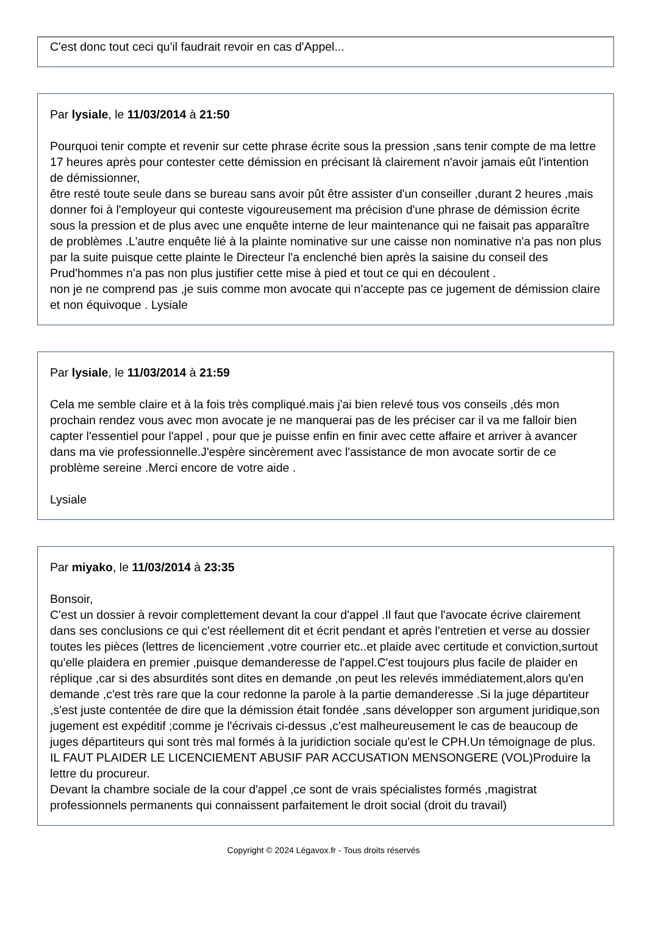C'est donc tout ceci qu'il faudrait revoir en cas d'Appel...
Par lysiale, le 11/03/2014 à 21:50
Pourquoi tenir compte et revenir sur cette phrase écrite sous la pression ,sans tenir compte de ma lettre 17 heures après pour contester cette démission en précisant là clairement n'avoir jamais eût l'intention de démissionner,
être resté toute seule dans se bureau sans avoir pût être assister d'un conseiller ,durant 2 heures ,mais donner foi à l'employeur qui conteste vigoureusement ma précision d'une phrase de démission écrite sous la pression et de plus avec une enquête interne de leur maintenance qui ne faisait pas apparaître de problèmes .L'autre enquête lié à la plainte nominative sur une caisse non nominative n'a pas non plus par la suite puisque cette plainte le Directeur l'a enclenché bien après la saisine du conseil des Prud'hommes n'a pas non plus justifier cette mise à pied et tout ce qui en découlent .
non je ne comprend pas ,je suis comme mon avocate qui n'accepte pas ce jugement de démission claire et non équivoque . Lysiale
Par lysiale, le 11/03/2014 à 21:59
Cela me semble claire et à la fois très compliqué.mais j'ai bien relevé tous vos conseils ,dés mon prochain rendez vous avec mon avocate je ne manquerai pas de les préciser car il va me falloir bien capter l'essentiel pour l'appel , pour que je puisse enfin en finir avec cette affaire et arriver à avancer dans ma vie professionnelle.J'espère sincèrement avec l'assistance de mon avocate sortir de ce problème sereine .Merci encore de votre aide .
Lysiale
Par miyako, le 11/03/2014 à 23:35
Bonsoir,
C'est un dossier à revoir complettement devant la cour d'appel .Il faut que l'avocate écrive clairement dans ses conclusions ce qui c'est réellement dit et écrit pendant et après l'entretien et verse au dossier toutes les pièces (lettres de licenciement ,votre courrier etc..et plaide avec certitude et conviction,surtout qu'elle plaidera en premier ,puisque demanderesse de l'appel.C'est toujours plus facile de plaider en réplique ,car si des absurdités sont dites en demande ,on peut les relevés immédiatement,alors qu'en demande ,c'est très rare que la cour redonne la parole à la partie demanderesse .Si la juge départiteur ,s'est juste contentée de dire que la démission était fondée ,sans développer son argument juridique,son jugement est expéditif ;comme je l'écrivais ci-dessus ,c'est malheureusement le cas de beaucoup de juges départiteurs qui sont très mal formés à la juridiction sociale qu'est le CPH.Un témoignage de plus. IL FAUT PLAIDER LE LICENCIEMENT ABUSIF PAR ACCUSATION MENSONGERE (VOL)Produire la lettre du procureur.
Devant la chambre sociale de la cour d'appel ,ce sont de vrais spécialistes formés ,magistrat professionnels permanents qui connaissent parfaitement le droit social (droit du travail)
Copyright © 2024 Légavox.fr - Tous droits réservés